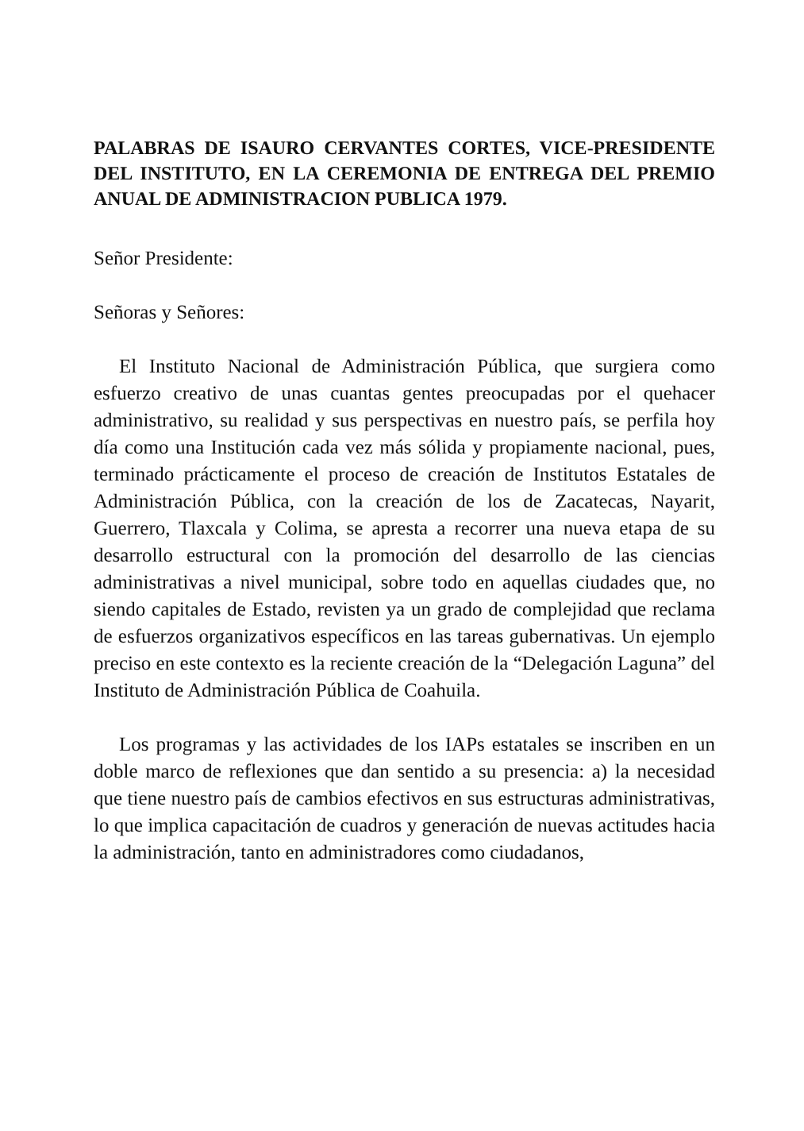PALABRAS DE ISAURO CERVANTES CORTES, VICE-PRESIDENTE DEL INSTITUTO, EN LA CEREMONIA DE ENTREGA DEL PREMIO ANUAL DE ADMINISTRACION PUBLICA 1979.
Señor Presidente:
Señoras y Señores:
El Instituto Nacional de Administración Pública, que surgiera como esfuerzo creativo de unas cuantas gentes preocupadas por el quehacer administrativo, su realidad y sus perspectivas en nuestro país, se perfila hoy día como una Institución cada vez más sólida y propiamente nacional, pues, terminado prácticamente el proceso de creación de Institutos Estatales de Administración Pública, con la creación de los de Zacatecas, Nayarit, Guerrero, Tlaxcala y Colima, se apresta a recorrer una nueva etapa de su desarrollo estructural con la promoción del desarrollo de las ciencias administrativas a nivel municipal, sobre todo en aquellas ciudades que, no siendo capitales de Estado, revisten ya un grado de complejidad que reclama de esfuerzos organizativos específicos en las tareas gubernativas. Un ejemplo preciso en este contexto es la reciente creación de la “Delegación Laguna” del Instituto de Administración Pública de Coahuila.
Los programas y las actividades de los IAPs estatales se inscriben en un doble marco de reflexiones que dan sentido a su presencia: a) la necesidad que tiene nuestro país de cambios efectivos en sus estructuras administrativas, lo que implica capacitación de cuadros y generación de nuevas actitudes hacia la administración, tanto en administradores como ciudadanos,